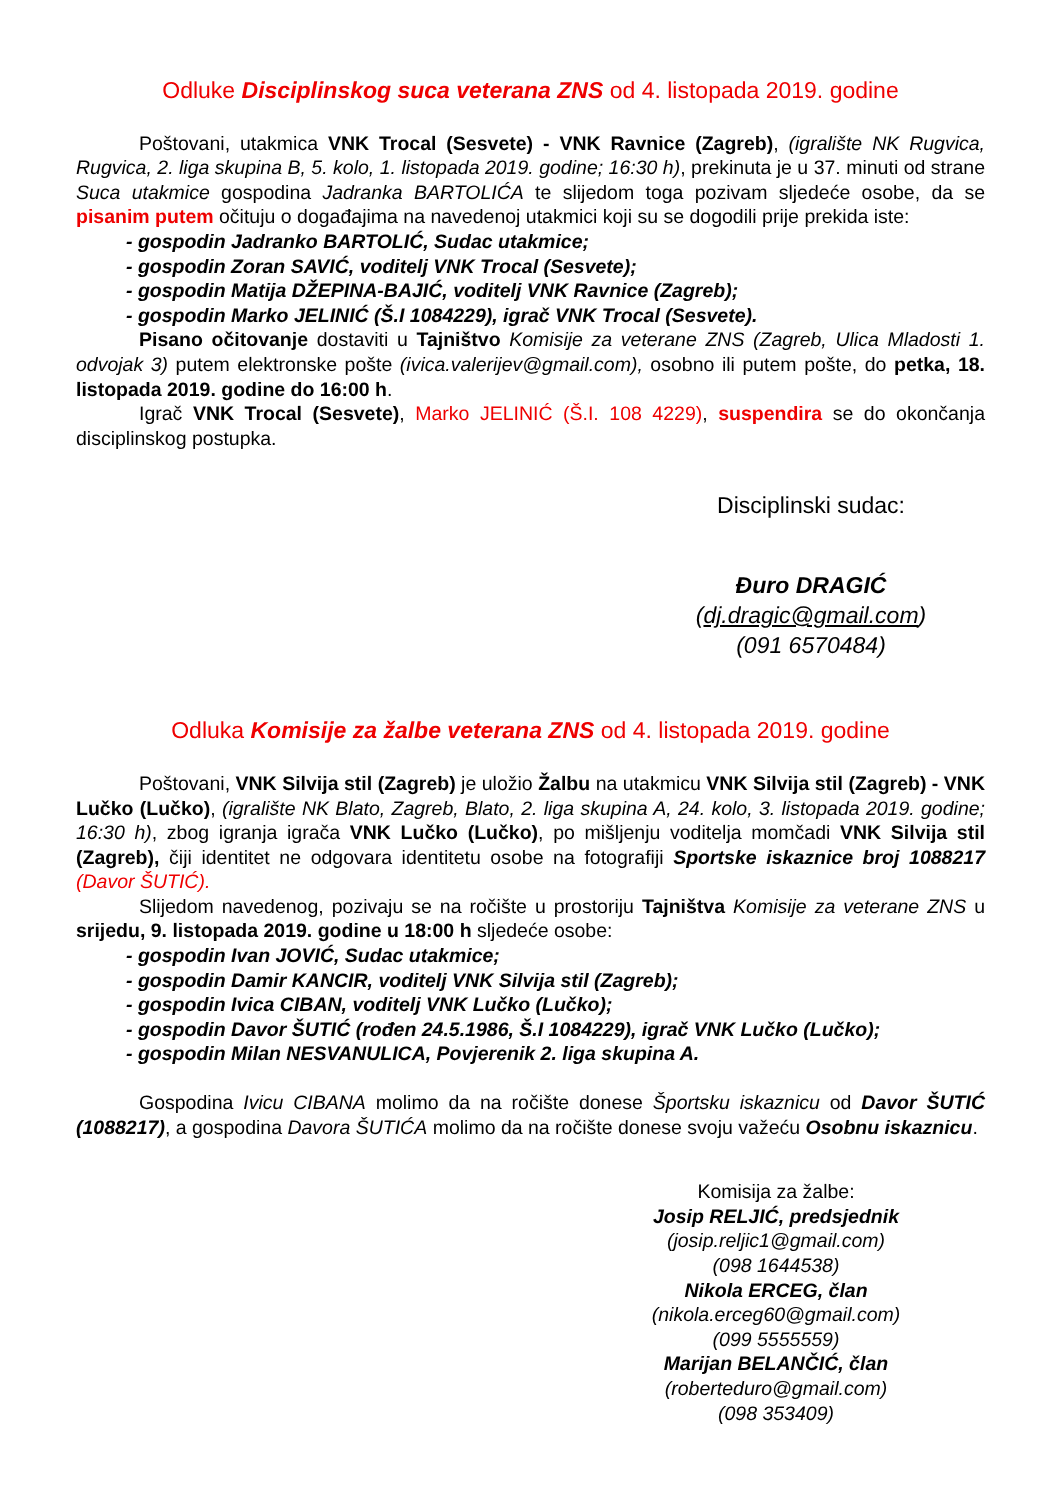Odluke Disciplinskog suca veterana ZNS od 4. listopada 2019. godine
Poštovani, utakmica VNK Trocal (Sesvete) - VNK Ravnice (Zagreb), (igralište NK Rugvica, Rugvica, 2. liga skupina B, 5. kolo, 1. listopada 2019. godine; 16:30 h), prekinuta je u 37. minuti od strane Suca utakmice gospodina Jadranka BARTOLIĆA te slijedom toga pozivam sljedeće osobe, da se pisanim putem očituju o događajima na navedenoj utakmici koji su se dogodili prije prekida iste:
- gospodin Jadranko BARTOLIĆ, Sudac utakmice;
- gospodin Zoran SAVIĆ, voditelj VNK Trocal (Sesvete);
- gospodin Matija DŽEPINA-BAJIĆ, voditelj VNK Ravnice (Zagreb);
- gospodin Marko JELINIĆ (Š.I 1084229), igrač VNK Trocal (Sesvete).
Pisano očitovanje dostaviti u Tajništvo Komisije za veterane ZNS (Zagreb, Ulica Mladosti 1. odvojak 3) putem elektronske pošte (ivica.valerijev@gmail.com), osobno ili putem pošte, do petka, 18. listopada 2019. godine do 16:00 h.
Igrač VNK Trocal (Sesvete), Marko JELINIĆ (Š.I. 108 4229), suspendira se do okončanja disciplinskog postupka.
Disciplinski sudac:
Đuro DRAGIĆ
(dj.dragic@gmail.com)
(091 6570484)
Odluka Komisije za žalbe veterana ZNS od 4. listopada 2019. godine
Poštovani, VNK Silvija stil (Zagreb) je uložio Žalbu na utakmicu VNK Silvija stil (Zagreb) - VNK Lučko (Lučko), (igralište NK Blato, Zagreb, Blato, 2. liga skupina A, 24. kolo, 3. listopada 2019. godine; 16:30 h), zbog igranja igrača VNK Lučko (Lučko), po mišljenju voditelja momčadi VNK Silvija stil (Zagreb), čiji identitet ne odgovara identitetu osobe na fotografiji Sportske iskaznice broj 1088217 (Davor ŠUTIĆ).
Slijedom navedenog, pozivaju se na ročište u prostoriju Tajništva Komisije za veterane ZNS u srijedu, 9. listopada 2019. godine u 18:00 h sljedeće osobe:
- gospodin Ivan JOVIĆ, Sudac utakmice;
- gospodin Damir KANCIR, voditelj VNK Silvija stil (Zagreb);
- gospodin Ivica CIBAN, voditelj VNK Lučko (Lučko);
- gospodin Davor ŠUTIĆ (rođen 24.5.1986, Š.I 1084229), igrač VNK Lučko (Lučko);
- gospodin Milan NESVANULICA, Povjerenik 2. liga skupina A.
Gospodina Ivicu CIBANA molimo da na ročište donese Športsku iskaznicu od Davor ŠUTIĆ (1088217), a gospodina Davora ŠUTIĆA molimo da na ročište donese svoju važeću Osobnu iskaznicu.
Komisija za žalbe:
Josip RELJIĆ, predsjednik
(josip.reljic1@gmail.com)
(098 1644538)
Nikola ERCEG, član
(nikola.erceg60@gmail.com)
(099 5555559)
Marijan BELANČIĆ, član
(roberteduro@gmail.com)
(098 353409)